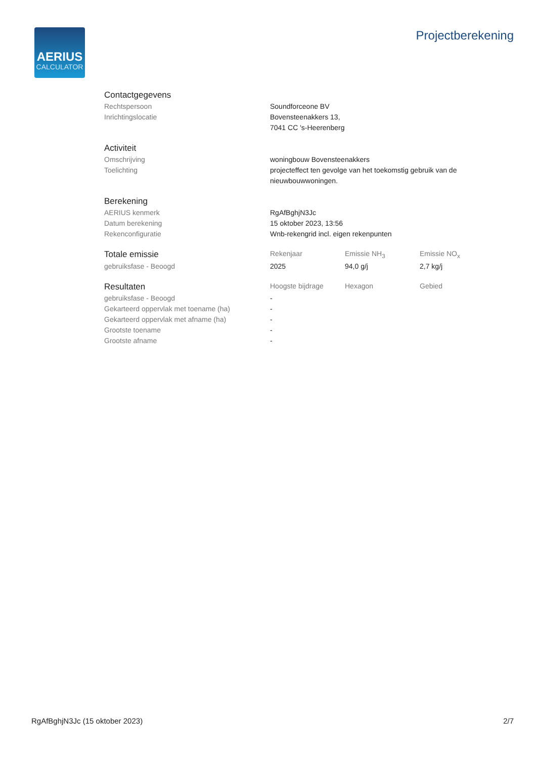AERIUS
CALCULATOR
Projectberekening
| Contactgegevens | |
| Rechtspersoon | Soundforceone BV |
| Inrichtingslocatie | Bovensteenakkers 13, 7041 CC 's-Heerenberg |
| Activiteit | |
| Omschrijving | woningbouw Bovensteenakkers |
| Toelichting | projecteffect ten gevolge van het toekomstig gebruik van de nieuwbouwwoningen. |
| Berekening | |
| AERIUS kenmerk | RgAfBghjN3Jc |
| Datum berekening | 15 oktober 2023, 13:56 |
| Rekenconfiguratie | Wnb-rekengrid incl. eigen rekenpunten |
| Totale emissie | Rekenjaar | Emissie NH<sub>3</sub> | Emissie NO<sub>x</sub> |
| --- | --- | --- | --- |
| gebruiksfase - Beoogd | 2025 | 94,0 g/j | 2,7 kg/j |
| Resultaten | Hoogste bijdrage | Hexagon | Gebied |
| --- | --- | --- | --- |
| gebruiksfase - Beoogd | - | | |
| Gekarteerd oppervlak met toename (ha) | - | | |
| Gekarteerd oppervlak met afname (ha) | - | | |
| Grootste toename | - | | |
| Grootste afname | - | | |
RgAfBghjN3Jc (15 oktober 2023) 2/7